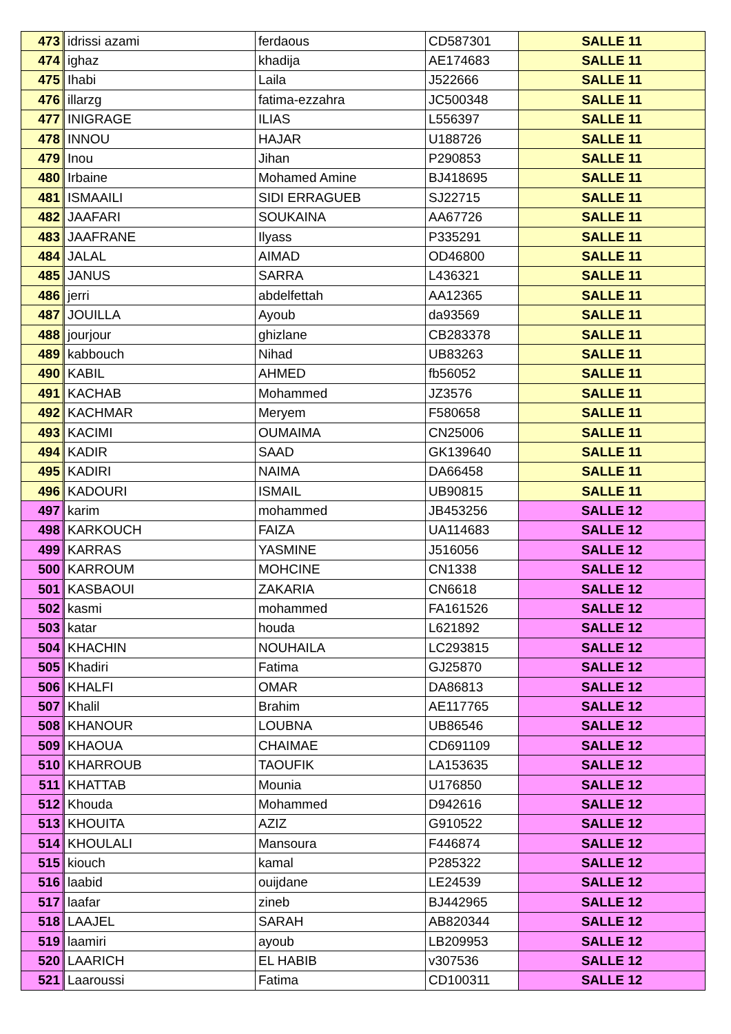| 473 | idrissi azami | ferdaous | CD587301 | SALLE 11 |
| 474 | ighaz | khadija | AE174683 | SALLE 11 |
| 475 | Ihabi | Laila | J522666 | SALLE 11 |
| 476 | illarzg | fatima-ezzahra | JC500348 | SALLE 11 |
| 477 | INIGRAGE | ILIAS | L556397 | SALLE 11 |
| 478 | INNOU | HAJAR | U188726 | SALLE 11 |
| 479 | Inou | Jihan | P290853 | SALLE 11 |
| 480 | Irbaine | Mohamed Amine | BJ418695 | SALLE 11 |
| 481 | ISMAAILI | SIDI ERRAGUEB | SJ22715 | SALLE 11 |
| 482 | JAAFARI | SOUKAINA | AA67726 | SALLE 11 |
| 483 | JAAFRANE | Ilyass | P335291 | SALLE 11 |
| 484 | JALAL | AIMAD | OD46800 | SALLE 11 |
| 485 | JANUS | SARRA | L436321 | SALLE 11 |
| 486 | jerri | abdelfettah | AA12365 | SALLE 11 |
| 487 | JOUILLA | Ayoub | da93569 | SALLE 11 |
| 488 | jourjour | ghizlane | CB283378 | SALLE 11 |
| 489 | kabbouch | Nihad | UB83263 | SALLE 11 |
| 490 | KABIL | AHMED | fb56052 | SALLE 11 |
| 491 | KACHAB | Mohammed | JZ3576 | SALLE 11 |
| 492 | KACHMAR | Meryem | F580658 | SALLE 11 |
| 493 | KACIMI | OUMAIMA | CN25006 | SALLE 11 |
| 494 | KADIR | SAAD | GK139640 | SALLE 11 |
| 495 | KADIRI | NAIMA | DA66458 | SALLE 11 |
| 496 | KADOURI | ISMAIL | UB90815 | SALLE 11 |
| 497 | karim | mohammed | JB453256 | SALLE 12 |
| 498 | KARKOUCH | FAIZA | UA114683 | SALLE 12 |
| 499 | KARRAS | YASMINE | J516056 | SALLE 12 |
| 500 | KARROUM | MOHCINE | CN1338 | SALLE 12 |
| 501 | KASBAOUI | ZAKARIA | CN6618 | SALLE 12 |
| 502 | kasmi | mohammed | FA161526 | SALLE 12 |
| 503 | katar | houda | L621892 | SALLE 12 |
| 504 | KHACHIN | NOUHAILA | LC293815 | SALLE 12 |
| 505 | Khadiri | Fatima | GJ25870 | SALLE 12 |
| 506 | KHALFI | OMAR | DA86813 | SALLE 12 |
| 507 | Khalil | Brahim | AE117765 | SALLE 12 |
| 508 | KHANOUR | LOUBNA | UB86546 | SALLE 12 |
| 509 | KHAOUA | CHAIMAE | CD691109 | SALLE 12 |
| 510 | KHARROUB | TAOUFIK | LA153635 | SALLE 12 |
| 511 | KHATTAB | Mounia | U176850 | SALLE 12 |
| 512 | Khouda | Mohammed | D942616 | SALLE 12 |
| 513 | KHOUITA | AZIZ | G910522 | SALLE 12 |
| 514 | KHOULALI | Mansoura | F446874 | SALLE 12 |
| 515 | kiouch | kamal | P285322 | SALLE 12 |
| 516 | laabid | ouijdane | LE24539 | SALLE 12 |
| 517 | laafar | zineb | BJ442965 | SALLE 12 |
| 518 | LAAJEL | SARAH | AB820344 | SALLE 12 |
| 519 | laamiri | ayoub | LB209953 | SALLE 12 |
| 520 | LAARICH | EL HABIB | v307536 | SALLE 12 |
| 521 | Laaroussi | Fatima | CD100311 | SALLE 12 |